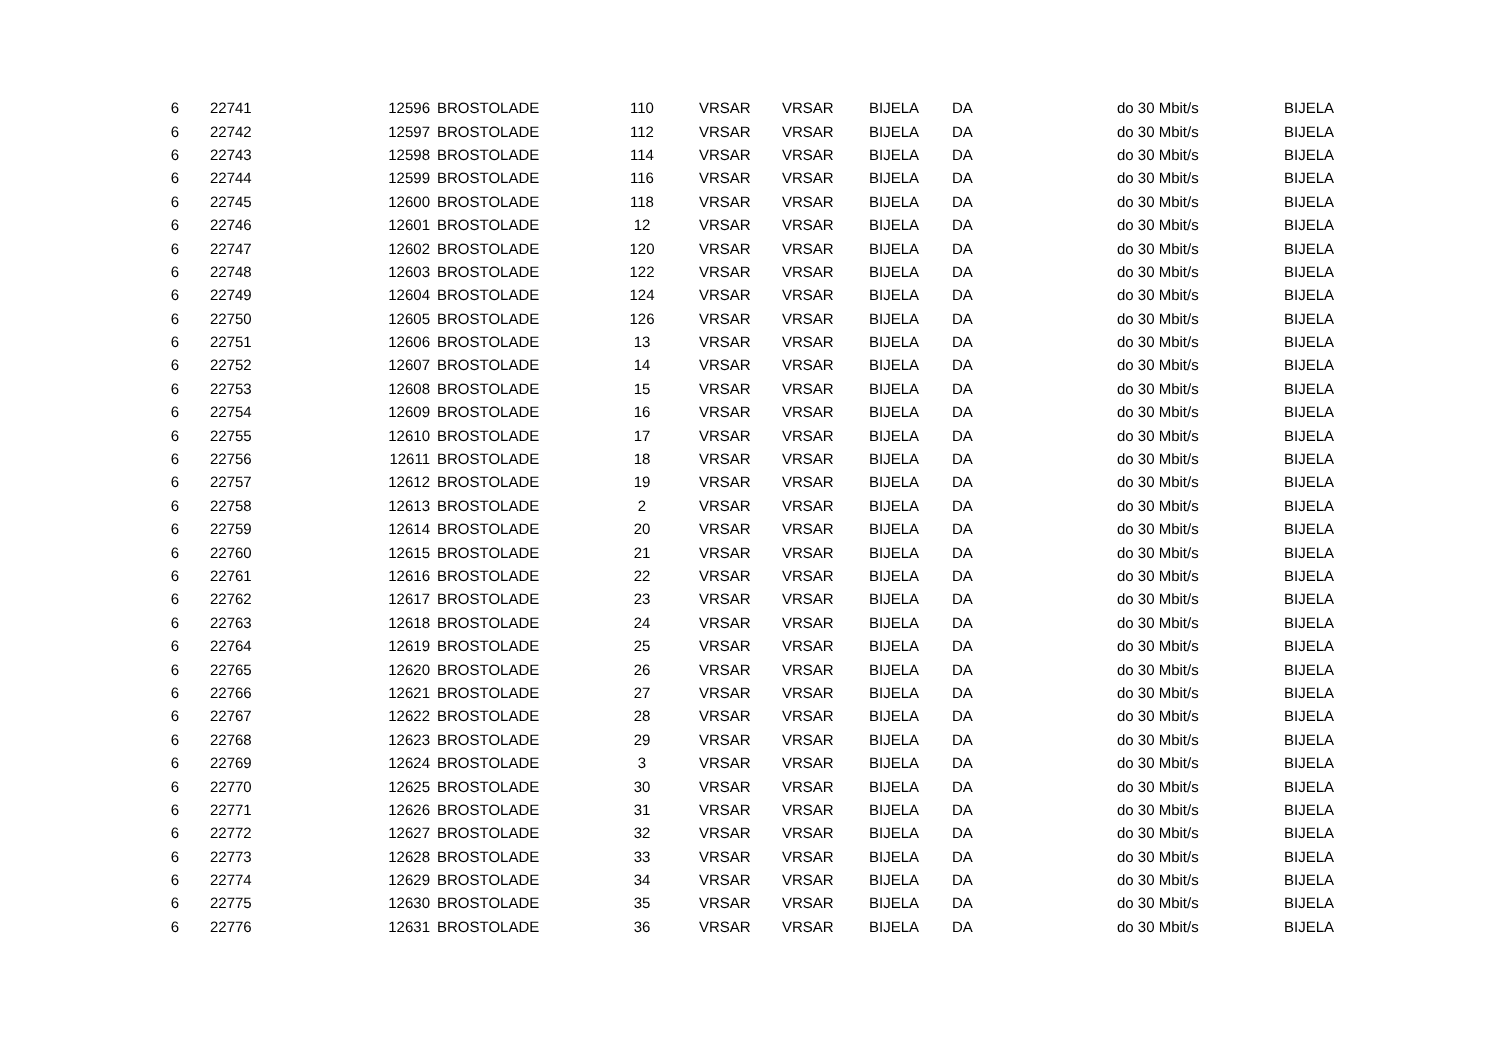| 6 | 22741 | 12596 | BROSTOLADE | 110 | VRSAR | VRSAR | BIJELA | DA | do 30 Mbit/s | BIJELA |
| 6 | 22742 | 12597 | BROSTOLADE | 112 | VRSAR | VRSAR | BIJELA | DA | do 30 Mbit/s | BIJELA |
| 6 | 22743 | 12598 | BROSTOLADE | 114 | VRSAR | VRSAR | BIJELA | DA | do 30 Mbit/s | BIJELA |
| 6 | 22744 | 12599 | BROSTOLADE | 116 | VRSAR | VRSAR | BIJELA | DA | do 30 Mbit/s | BIJELA |
| 6 | 22745 | 12600 | BROSTOLADE | 118 | VRSAR | VRSAR | BIJELA | DA | do 30 Mbit/s | BIJELA |
| 6 | 22746 | 12601 | BROSTOLADE | 12 | VRSAR | VRSAR | BIJELA | DA | do 30 Mbit/s | BIJELA |
| 6 | 22747 | 12602 | BROSTOLADE | 120 | VRSAR | VRSAR | BIJELA | DA | do 30 Mbit/s | BIJELA |
| 6 | 22748 | 12603 | BROSTOLADE | 122 | VRSAR | VRSAR | BIJELA | DA | do 30 Mbit/s | BIJELA |
| 6 | 22749 | 12604 | BROSTOLADE | 124 | VRSAR | VRSAR | BIJELA | DA | do 30 Mbit/s | BIJELA |
| 6 | 22750 | 12605 | BROSTOLADE | 126 | VRSAR | VRSAR | BIJELA | DA | do 30 Mbit/s | BIJELA |
| 6 | 22751 | 12606 | BROSTOLADE | 13 | VRSAR | VRSAR | BIJELA | DA | do 30 Mbit/s | BIJELA |
| 6 | 22752 | 12607 | BROSTOLADE | 14 | VRSAR | VRSAR | BIJELA | DA | do 30 Mbit/s | BIJELA |
| 6 | 22753 | 12608 | BROSTOLADE | 15 | VRSAR | VRSAR | BIJELA | DA | do 30 Mbit/s | BIJELA |
| 6 | 22754 | 12609 | BROSTOLADE | 16 | VRSAR | VRSAR | BIJELA | DA | do 30 Mbit/s | BIJELA |
| 6 | 22755 | 12610 | BROSTOLADE | 17 | VRSAR | VRSAR | BIJELA | DA | do 30 Mbit/s | BIJELA |
| 6 | 22756 | 12611 | BROSTOLADE | 18 | VRSAR | VRSAR | BIJELA | DA | do 30 Mbit/s | BIJELA |
| 6 | 22757 | 12612 | BROSTOLADE | 19 | VRSAR | VRSAR | BIJELA | DA | do 30 Mbit/s | BIJELA |
| 6 | 22758 | 12613 | BROSTOLADE | 2 | VRSAR | VRSAR | BIJELA | DA | do 30 Mbit/s | BIJELA |
| 6 | 22759 | 12614 | BROSTOLADE | 20 | VRSAR | VRSAR | BIJELA | DA | do 30 Mbit/s | BIJELA |
| 6 | 22760 | 12615 | BROSTOLADE | 21 | VRSAR | VRSAR | BIJELA | DA | do 30 Mbit/s | BIJELA |
| 6 | 22761 | 12616 | BROSTOLADE | 22 | VRSAR | VRSAR | BIJELA | DA | do 30 Mbit/s | BIJELA |
| 6 | 22762 | 12617 | BROSTOLADE | 23 | VRSAR | VRSAR | BIJELA | DA | do 30 Mbit/s | BIJELA |
| 6 | 22763 | 12618 | BROSTOLADE | 24 | VRSAR | VRSAR | BIJELA | DA | do 30 Mbit/s | BIJELA |
| 6 | 22764 | 12619 | BROSTOLADE | 25 | VRSAR | VRSAR | BIJELA | DA | do 30 Mbit/s | BIJELA |
| 6 | 22765 | 12620 | BROSTOLADE | 26 | VRSAR | VRSAR | BIJELA | DA | do 30 Mbit/s | BIJELA |
| 6 | 22766 | 12621 | BROSTOLADE | 27 | VRSAR | VRSAR | BIJELA | DA | do 30 Mbit/s | BIJELA |
| 6 | 22767 | 12622 | BROSTOLADE | 28 | VRSAR | VRSAR | BIJELA | DA | do 30 Mbit/s | BIJELA |
| 6 | 22768 | 12623 | BROSTOLADE | 29 | VRSAR | VRSAR | BIJELA | DA | do 30 Mbit/s | BIJELA |
| 6 | 22769 | 12624 | BROSTOLADE | 3 | VRSAR | VRSAR | BIJELA | DA | do 30 Mbit/s | BIJELA |
| 6 | 22770 | 12625 | BROSTOLADE | 30 | VRSAR | VRSAR | BIJELA | DA | do 30 Mbit/s | BIJELA |
| 6 | 22771 | 12626 | BROSTOLADE | 31 | VRSAR | VRSAR | BIJELA | DA | do 30 Mbit/s | BIJELA |
| 6 | 22772 | 12627 | BROSTOLADE | 32 | VRSAR | VRSAR | BIJELA | DA | do 30 Mbit/s | BIJELA |
| 6 | 22773 | 12628 | BROSTOLADE | 33 | VRSAR | VRSAR | BIJELA | DA | do 30 Mbit/s | BIJELA |
| 6 | 22774 | 12629 | BROSTOLADE | 34 | VRSAR | VRSAR | BIJELA | DA | do 30 Mbit/s | BIJELA |
| 6 | 22775 | 12630 | BROSTOLADE | 35 | VRSAR | VRSAR | BIJELA | DA | do 30 Mbit/s | BIJELA |
| 6 | 22776 | 12631 | BROSTOLADE | 36 | VRSAR | VRSAR | BIJELA | DA | do 30 Mbit/s | BIJELA |